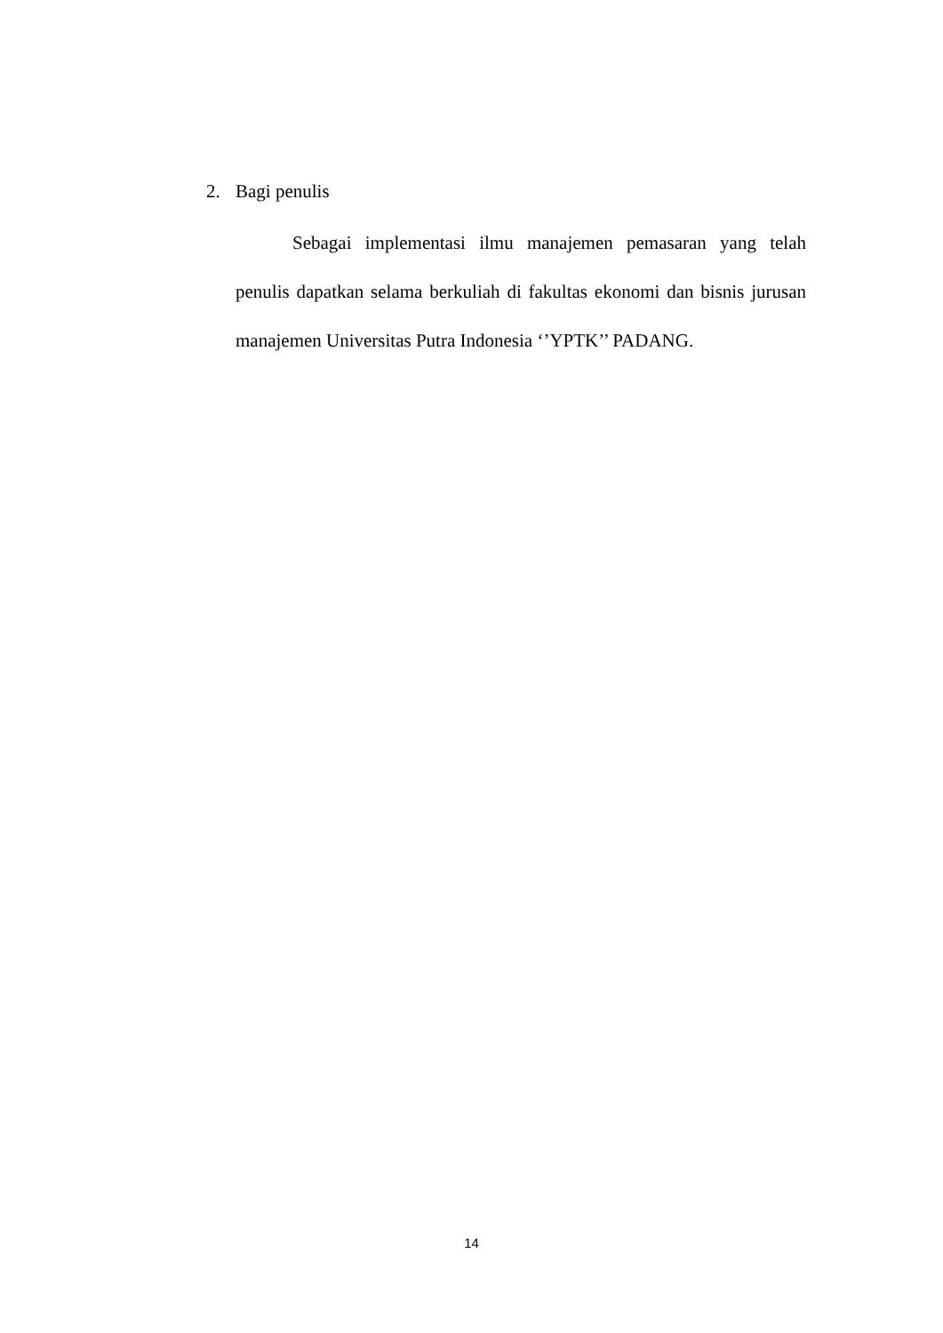2. Bagi penulis
Sebagai implementasi ilmu manajemen pemasaran yang telah penulis dapatkan selama berkuliah di fakultas ekonomi dan bisnis jurusan manajemen Universitas Putra Indonesia ‘’YPTK’’ PADANG.
14